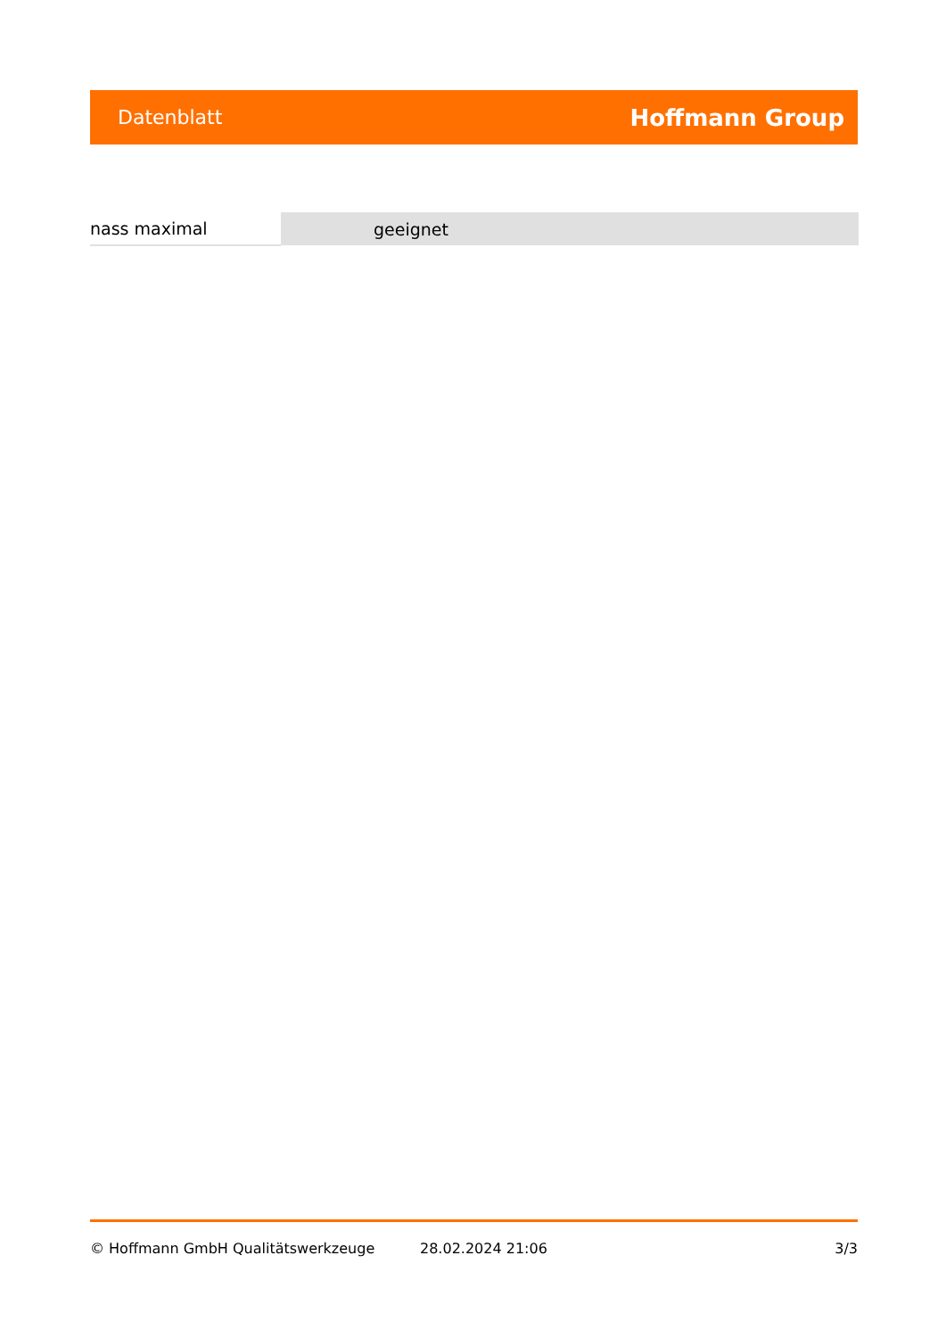Datenblatt Hoffmann Group
| nass maximal | geeignet |
© Hoffmann GmbH Qualitätswerkzeuge 28.02.2024 21:06 3/3